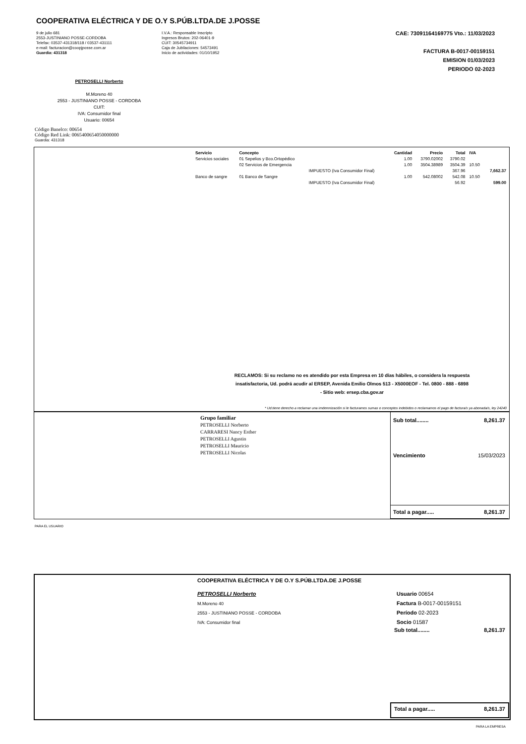COOPERATIVA ELÉCTRICA Y DE O.Y S.PÚB.LTDA.DE J.POSSE
9 de julio 681
2553-JUSTINIANO POSSE-CORDOBA
Telefax: 03537-431318/118 / 03537-431111
e-mail: facturacion@coopjposse.com.ar
Guardia: 431318
I.V.A.: Responsable Inscripto
Ingresos Brutos: 202-06401-9
CUIT: 30545734911
Caja de Jubilaciones: 54573491
Inicio de actividades: 01/10/1952
CAE: 73091164169775 Vto.: 11/03/2023
FACTURA B-0017-00159151
EMISION 01/03/2023
PERIODO 02-2023
PETROSELLI Norberto
M.Moreno 40
2553 - JUSTINIANO POSSE - CORDOBA
CUIT:
IVA: Consumidor final
Usuario: 00654
Código Banelco: 00654
Código Red Link: 0065400654050000000
Guardia: 431318
| Servicio | Concepto | | Cantidad | Precio | Total | IVA | |
| --- | --- | --- | --- | --- | --- | --- | --- |
| Servicios sociales | 01 Sepelios y Bco.Ortopédico | | 1.00 | 3790.02002 | 3790.02 | | |
| | 02 Servicios de Emergencia | | 1.00 | 3504.38989 | 3504.39 | 10.50 | |
| | | IMPUESTO (Iva Consumidor Final) | | | 367.96 | | 7,662.37 |
| Banco de sangre | 01 Banco de Sangre | | 1.00 | 542.08002 | 542.08 | 10.50 | |
| | | IMPUESTO (Iva Consumidor Final) | | | 56.92 | | 599.00 |
RECLAMOS: Si su reclamo no es atendido por esta Empresa en 10 días hábiles, o considera la respuesta insatisfactoria, Ud. podrá acudir al ERSEP, Avenida Emilio Olmos 513 - X5000EOF - Tel. 0800 - 888 - 6898
- Sitio web: ersep.cba.gov.ar
* Ud.tiene derecho a reclamar una imdemnización si le facturamos sumas o conceptos indebidos o reclamamos el pago de factura/s ya abonada/s, ley 24240
Grupo familiar
PETROSELLI Norberto
CARRARESI Nancy Esther
PETROSELLI Agustin
PETROSELLI Mauricio
PETROSELLI Nicolas
Sub total........ 8,261.37
Vencimiento 15/03/2023
Total a pagar..... 8,261.37
PARA EL USUARIO
COOPERATIVA ELÉCTRICA Y DE O.Y S.PÚB.LTDA.DE J.POSSE
PETROSELLI Norberto
M.Moreno 40
2553 - JUSTINIANO POSSE - CORDOBA
IVA: Consumidor final
Usuario 00654
Factura B-0017-00159151
Período 02-2023
Socio 01587
Sub total........ 8,261.37
Total a pagar..... 8,261.37
PARA LA EMPRESA